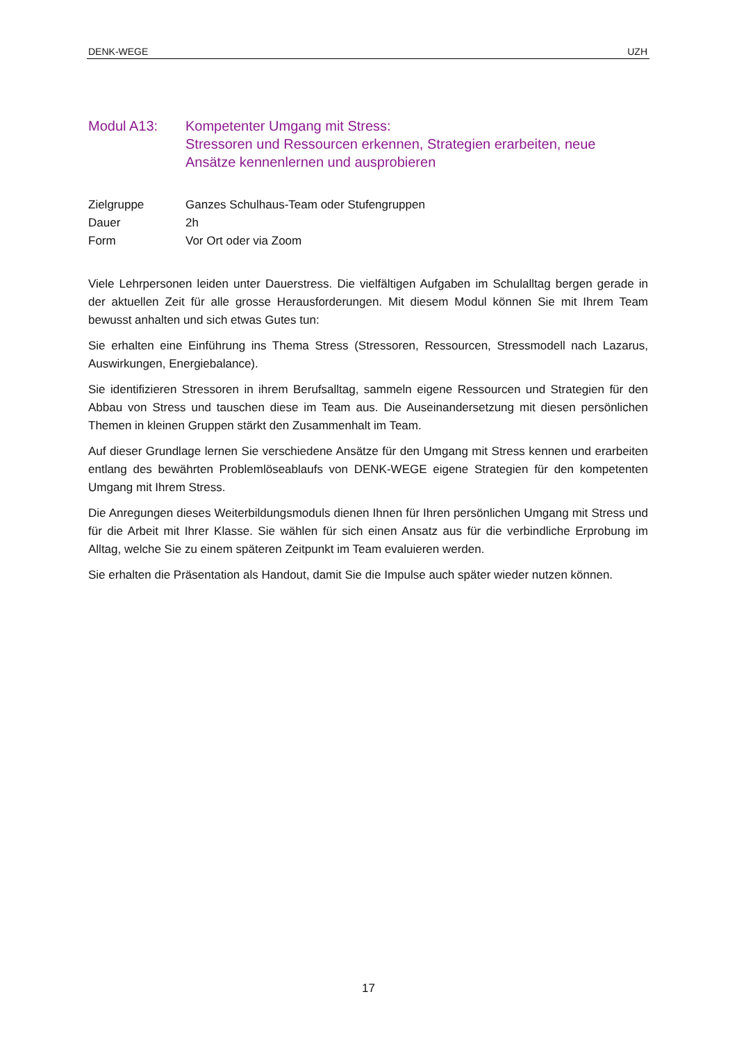DENK-WEGE UZH
Modul A13: Kompetenter Umgang mit Stress:
Stressoren und Ressourcen erkennen, Strategien erarbeiten, neue Ansätze kennenlernen und ausprobieren
Zielgruppe Ganzes Schulhaus-Team oder Stufengruppen
Dauer 2h
Form Vor Ort oder via Zoom
Viele Lehrpersonen leiden unter Dauerstress. Die vielfältigen Aufgaben im Schulalltag bergen gerade in der aktuellen Zeit für alle grosse Herausforderungen. Mit diesem Modul können Sie mit Ihrem Team bewusst anhalten und sich etwas Gutes tun:
Sie erhalten eine Einführung ins Thema Stress (Stressoren, Ressourcen, Stressmodell nach Lazarus, Auswirkungen, Energiebalance).
Sie identifizieren Stressoren in ihrem Berufsalltag, sammeln eigene Ressourcen und Strategien für den Abbau von Stress und tauschen diese im Team aus. Die Auseinandersetzung mit diesen persönlichen Themen in kleinen Gruppen stärkt den Zusammenhalt im Team.
Auf dieser Grundlage lernen Sie verschiedene Ansätze für den Umgang mit Stress kennen und erarbeiten entlang des bewährten Problemlöseablaufs von DENK-WEGE eigene Strategien für den kompetenten Umgang mit Ihrem Stress.
Die Anregungen dieses Weiterbildungsmoduls dienen Ihnen für Ihren persönlichen Umgang mit Stress und für die Arbeit mit Ihrer Klasse. Sie wählen für sich einen Ansatz aus für die verbindliche Erprobung im Alltag, welche Sie zu einem späteren Zeitpunkt im Team evaluieren werden.
Sie erhalten die Präsentation als Handout, damit Sie die Impulse auch später wieder nutzen können.
17